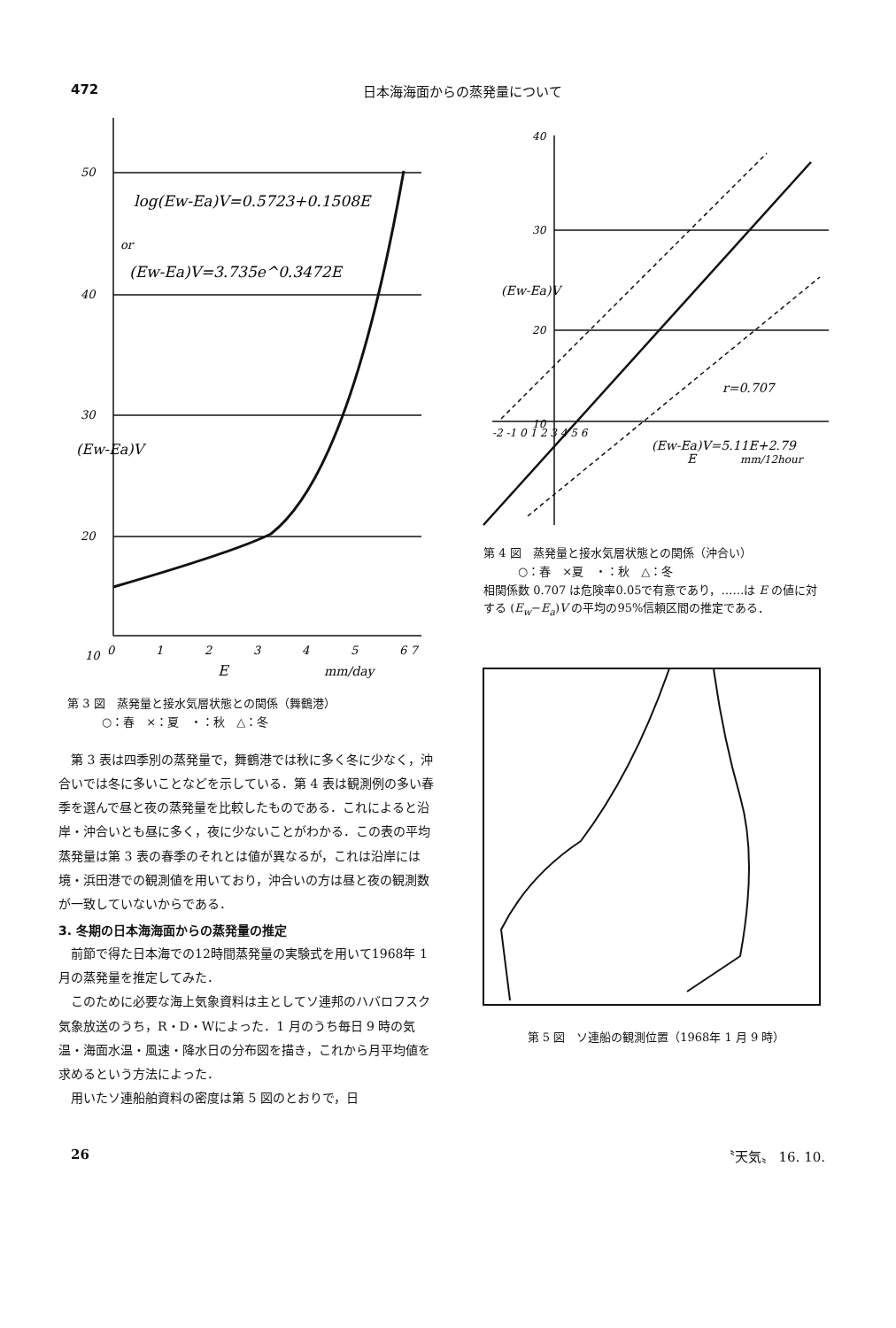472 日本海海面からの蒸発量について
50
40
30
20
10
0
1
2
3
4
5
6 7
log(Ew-Ea)V=0.5723+0.1508E
or
(Ew-Ea)V=3.735e^0.3472E
E
mm/day
(Ew-Ea)V
第 3 図　蒸発量と接水気層状態との関係（舞鶴港）
　　　○：春　×：夏　・：秋　△：冬
第 3 表は四季別の蒸発量で，舞鶴港では秋に多く冬に少なく，沖合いでは冬に多いことなどを示している．第 4 表は観測例の多い春季を選んで昼と夜の蒸発量を比較したものである．これによると沿岸・沖合いとも昼に多く，夜に少ないことがわかる．この表の平均蒸発量は第 3 表の春季のそれとは値が異なるが，これは沿岸には境・浜田港での観測値を用いており，沖合いの方は昼と夜の観測数が一致していないからである．
3. 冬期の日本海海面からの蒸発量の推定
前節で得た日本海での12時間蒸発量の実験式を用いて1968年 1 月の蒸発量を推定してみた．
このために必要な海上気象資料は主としてソ連邦のハバロフスク気象放送のうち，R・D・Wによった．1 月のうち毎日 9 時の気温・海面水温・風速・降水日の分布図を描き，これから月平均値を求めるという方法によった．
用いたソ連船舶資料の密度は第 5 図のとおりで，日
40
30
20
10
-2 -1 0 1 2 3 4 5 6
E
mm/12hour
r=0.707
(Ew-Ea)V=5.11E+2.79
(Ew-Ea)V
第 4 図　蒸発量と接水気層状態との関係（沖合い）
　　　○：春　×夏　・：秋　△：冬
相関係数 0.707 は危険率0.05で有意であり，……は E の値に対する (E<sub>w</sub>−E<sub>a</sub>)V の平均の95%信頼区間の推定である．
第 5 図　ソ連船の観測位置（1968年 1 月 9 時）
26 〝天気〟 16. 10.